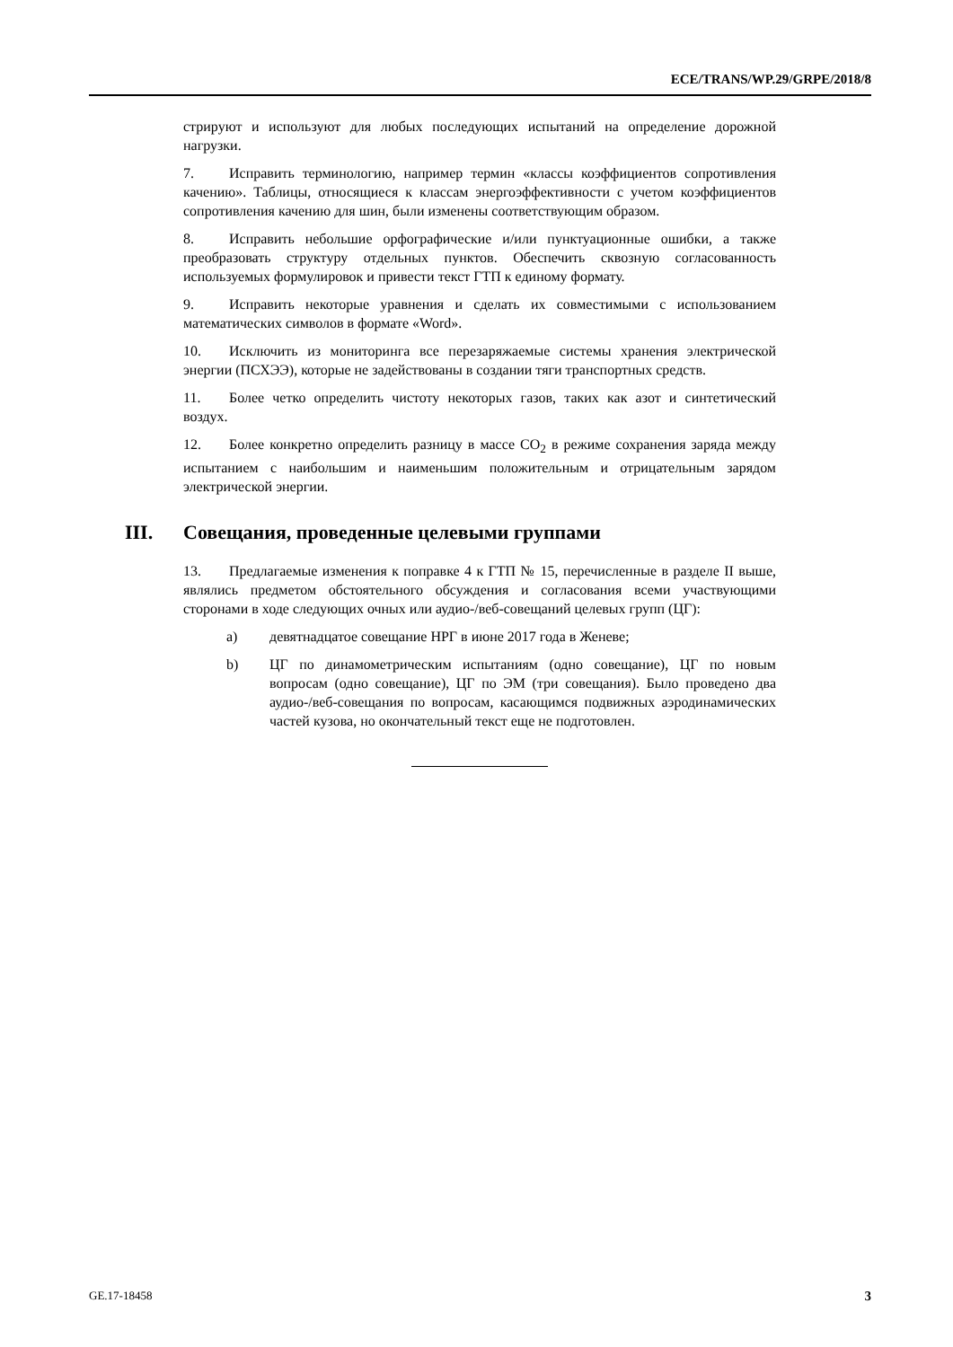ECE/TRANS/WP.29/GRPE/2018/8
стрируют и используют для любых последующих испытаний на определение дорожной нагрузки.
7. Исправить терминологию, например термин «классы коэффициентов сопротивления качению». Таблицы, относящиеся к классам энергоэффективности с учетом коэффициентов сопротивления качению для шин, были изменены соответствующим образом.
8. Исправить небольшие орфографические и/или пунктуационные ошибки, а также преобразовать структуру отдельных пунктов. Обеспечить сквозную согласованность используемых формулировок и привести текст ГТП к единому формату.
9. Исправить некоторые уравнения и сделать их совместимыми с использованием математических символов в формате «Word».
10. Исключить из мониторинга все перезаряжаемые системы хранения электрической энергии (ПСХЭЭ), которые не задействованы в создании тяги транспортных средств.
11. Более четко определить чистоту некоторых газов, таких как азот и синтетический воздух.
12. Более конкретно определить разницу в массе CO<sub>2</sub> в режиме сохранения заряда между испытанием с наибольшим и наименьшим положительным и отрицательным зарядом электрической энергии.
III. Совещания, проведенные целевыми группами
13. Предлагаемые изменения к поправке 4 к ГТП № 15, перечисленные в разделе II выше, являлись предметом обстоятельного обсуждения и согласования всеми участвующими сторонами в ходе следующих очных или аудио-/веб-совещаний целевых групп (ЦГ):
a) девятнадцатое совещание НРГ в июне 2017 года в Женеве;
b) ЦГ по динамометрическим испытаниям (одно совещание), ЦГ по новым вопросам (одно совещание), ЦГ по ЭМ (три совещания). Было проведено два аудио-/веб-совещания по вопросам, касающимся подвижных аэродинамических частей кузова, но окончательный текст еще не подготовлен.
GE.17-18458 3